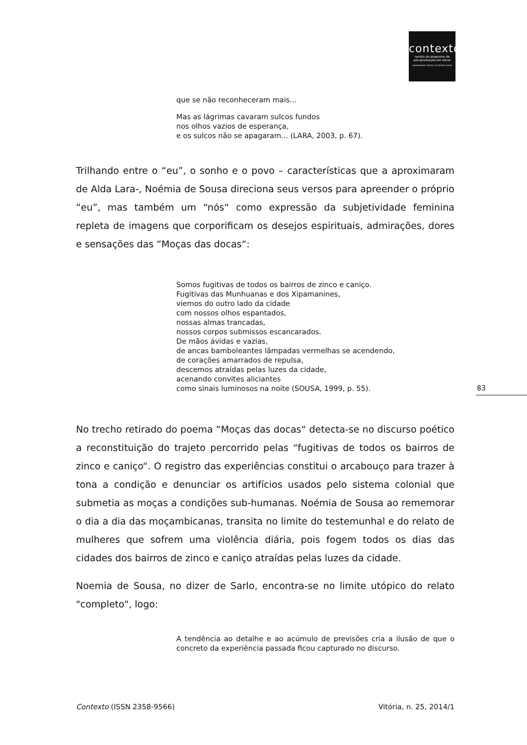contexto
revista do programa de
pós-graduação em letras
UNIVERSIDADE FEDERAL DO ESPÍRITO SANTO
que se não reconheceram mais...
Mas as lágrimas cavaram sulcos fundos
nos olhos vazios de esperança,
e os sulcos não se apagaram... (LARA, 2003, p. 67).
Trilhando entre o “eu”, o sonho e o povo – características que a aproximaram de Alda Lara-, Noémia de Sousa direciona seus versos para apreender o próprio “eu”, mas também um “nós“ como expressão da subjetividade feminina repleta de imagens que corporificam os desejos espirituais, admirações, dores e sensações das “Moças das docas“:
Somos fugitivas de todos os bairros de zinco e caniço.
Fugitivas das Munhuanas e dos Xipamanines,
viemos do outro lado da cidade
com nossos olhos espantados,
nossas almas trancadas,
nossos corpos submissos escancarados.
De mãos ávidas e vazias,
de ancas bamboleantes lâmpadas vermelhas se acendendo,
de corações amarrados de repulsa,
descemos atraídas pelas luzes da cidade,
acenando convites aliciantes
como sinais luminosos na noite (SOUSA, 1999, p. 55).
83
No trecho retirado do poema “Moças das docas“ detecta-se no discurso poético a reconstituição do trajeto percorrido pelas “fugitivas de todos os bairros de zinco e caniço“. O registro das experiências constitui o arcabouço para trazer à tona a condição e denunciar os artifícios usados pelo sistema colonial que submetia as moças a condições sub-humanas. Noémia de Sousa ao rememorar o dia a dia das moçambicanas, transita no limite do testemunhal e do relato de mulheres que sofrem uma violência diária, pois fogem todos os dias das cidades dos bairros de zinco e caniço atraídas pelas luzes da cidade.
Noemia de Sousa, no dizer de Sarlo, encontra-se no limite utópico do relato "completo", logo:
A tendência ao detalhe e ao acúmulo de previsões cria a ilusão de que o concreto da experiência passada ficou capturado no discurso.
Contexto (ISSN 2358-9566) Vitória, n. 25, 2014/1